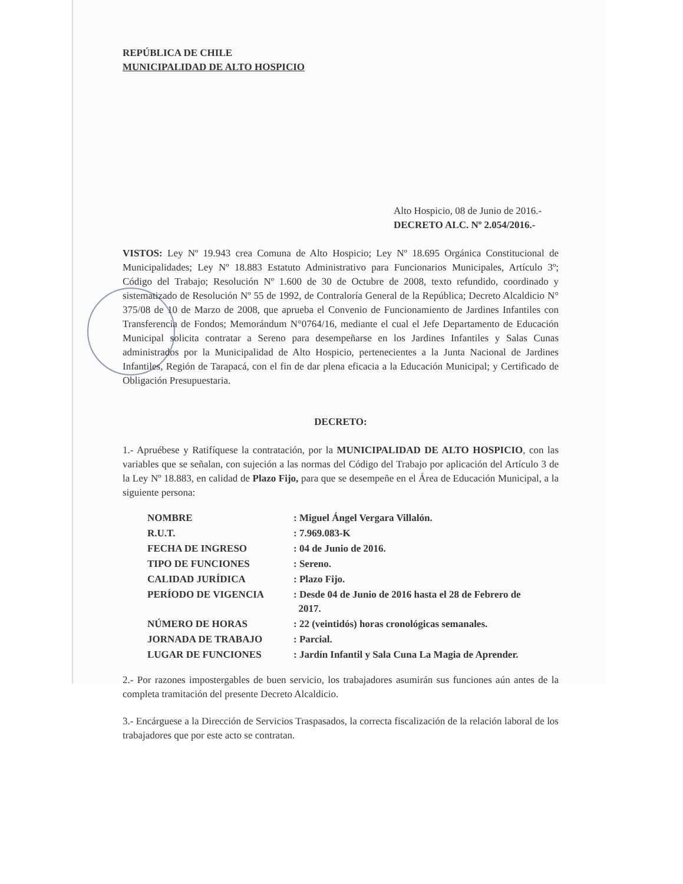REPÚBLICA DE CHILE
MUNICIPALIDAD DE ALTO HOSPICIO
Alto Hospicio, 08 de Junio de 2016.-
DECRETO ALC. Nº 2.054/2016.-
VISTOS: Ley Nº 19.943 crea Comuna de Alto Hospicio; Ley Nº 18.695 Orgánica Constitucional de Municipalidades; Ley Nº 18.883 Estatuto Administrativo para Funcionarios Municipales, Artículo 3º; Código del Trabajo; Resolución Nº 1.600 de 30 de Octubre de 2008, texto refundido, coordinado y sistematizado de Resolución Nº 55 de 1992, de Contraloría General de la República; Decreto Alcaldicio N° 375/08 de 10 de Marzo de 2008, que aprueba el Convenio de Funcionamiento de Jardines Infantiles con Transferencia de Fondos; Memorándum N°0764/16, mediante el cual el Jefe Departamento de Educación Municipal solicita contratar a Sereno para desempeñarse en los Jardines Infantiles y Salas Cunas administrados por la Municipalidad de Alto Hospicio, pertenecientes a la Junta Nacional de Jardines Infantiles, Región de Tarapacá, con el fin de dar plena eficacia a la Educación Municipal; y Certificado de Obligación Presupuestaria.
DECRETO:
1.- Apruébese y Ratifíquese la contratación, por la MUNICIPALIDAD DE ALTO HOSPICIO, con las variables que se señalan, con sujeción a las normas del Código del Trabajo por aplicación del Artículo 3 de la Ley Nº 18.883, en calidad de Plazo Fijo, para que se desempeñe en el Área de Educación Municipal, a la siguiente persona:
| NOMBRE | : Miguel Ángel Vergara Villalón. |
| R.U.T. | : 7.969.083-K |
| FECHA DE INGRESO | : 04 de Junio de 2016. |
| TIPO DE FUNCIONES | : Sereno. |
| CALIDAD JURÍDICA | : Plazo Fijo. |
| PERÍODO DE VIGENCIA | : Desde 04 de Junio de 2016 hasta el 28 de Febrero de 2017. |
| NÚMERO DE HORAS | : 22 (veintidós) horas cronológicas semanales. |
| JORNADA DE TRABAJO | : Parcial. |
| LUGAR DE FUNCIONES | : Jardín Infantil y Sala Cuna La Magia de Aprender. |
2.- Por razones impostergables de buen servicio, los trabajadores asumirán sus funciones aún antes de la completa tramitación del presente Decreto Alcaldicio.
3.- Encárguese a la Dirección de Servicios Traspasados, la correcta fiscalización de la relación laboral de los trabajadores que por este acto se contratan.